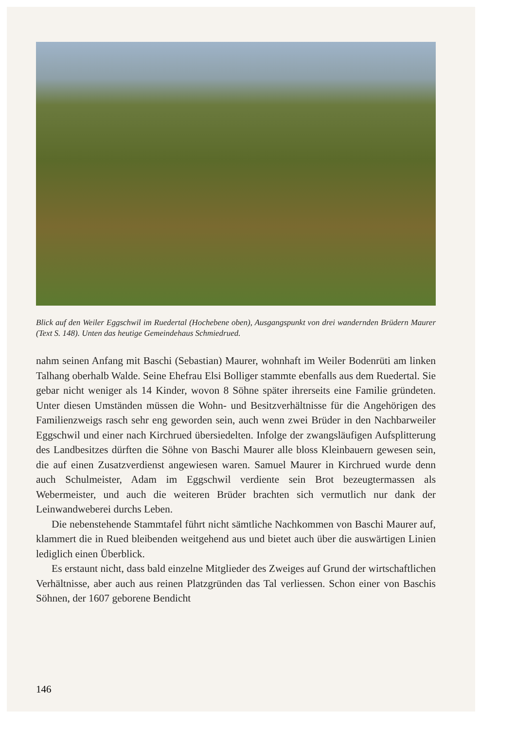Blick auf den Weiler Eggschwil im Ruedertal (Hochebene oben), Ausgangspunkt von drei wandernden Brüdern Maurer (Text S. 148). Unten das heutige Gemeindehaus Schmiedrued.
nahm seinen Anfang mit Baschi (Sebastian) Maurer, wohnhaft im Weiler Bodenrüti am linken Talhang oberhalb Walde. Seine Ehefrau Elsi Bolliger stammte ebenfalls aus dem Ruedertal. Sie gebar nicht weniger als 14 Kinder, wovon 8 Söhne später ihrerseits eine Familie gründeten. Unter diesen Umständen müssen die Wohn- und Besitzverhältnisse für die Angehörigen des Familienzweigs rasch sehr eng geworden sein, auch wenn zwei Brüder in den Nachbarweiler Eggschwil und einer nach Kirchrued übersiedelten. Infolge der zwangsläufigen Aufsplitterung des Landbesitzes dürften die Söhne von Baschi Maurer alle bloss Kleinbauern gewesen sein, die auf einen Zusatzverdienst angewiesen waren. Samuel Maurer in Kirchrued wurde denn auch Schulmeister, Adam im Eggschwil verdiente sein Brot bezeugtermassen als Webermeister, und auch die weiteren Brüder brachten sich vermutlich nur dank der Leinwandweberei durchs Leben.
Die nebenstehende Stammtafel führt nicht sämtliche Nachkommen von Baschi Maurer auf, klammert die in Rued bleibenden weitgehend aus und bietet auch über die auswärtigen Linien lediglich einen Überblick.
Es erstaunt nicht, dass bald einzelne Mitglieder des Zweiges auf Grund der wirtschaftlichen Verhältnisse, aber auch aus reinen Platzgründen das Tal verliessen. Schon einer von Baschis Söhnen, der 1607 geborene Bendicht
146